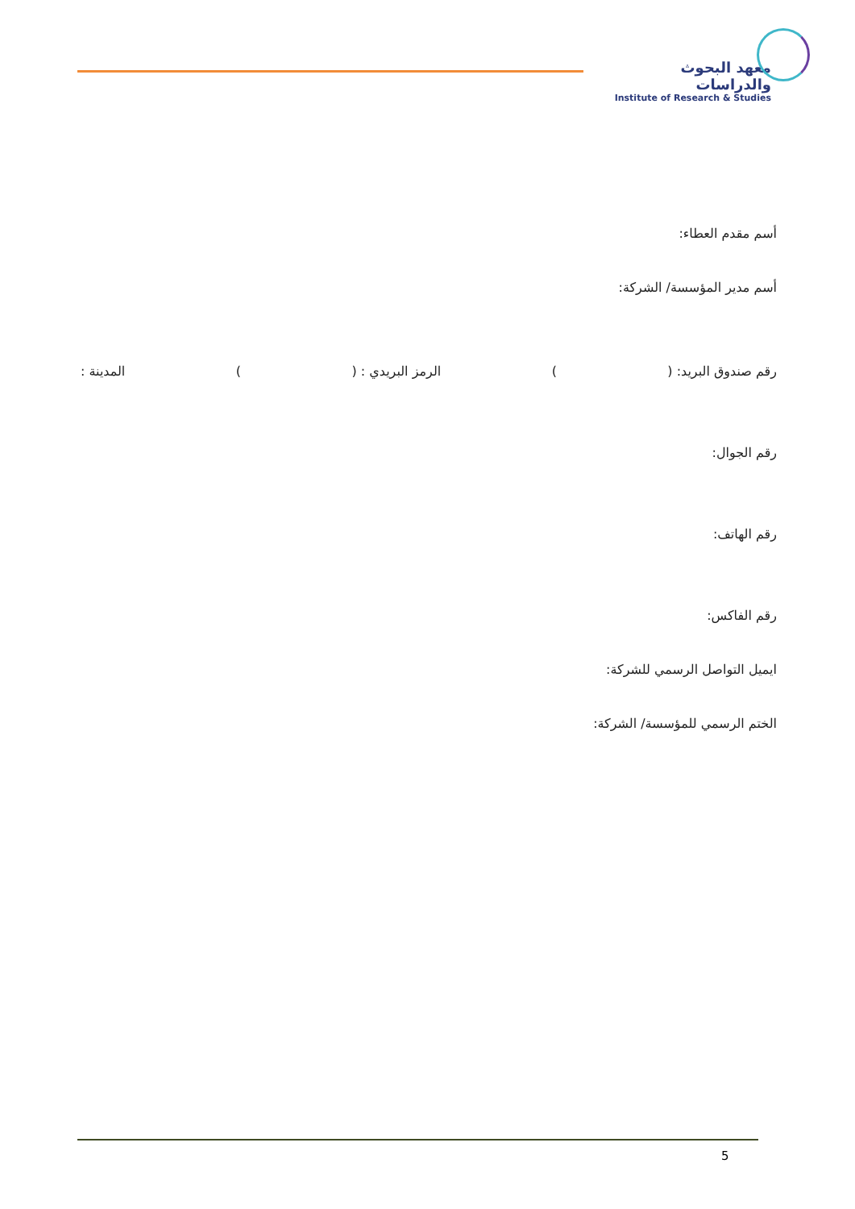معهد البحوث والدراسات
Institute of Research & Studies
أسم مقدم العطاء:
أسم مدير المؤسسة/ الشركة:
رقم صندوق البريد: () الرمز البريدي : () المدينة :
رقم الجوال:
رقم الهاتف:
رقم الفاكس:
ايميل التواصل الرسمي للشركة:
الختم الرسمي للمؤسسة/ الشركة:
5